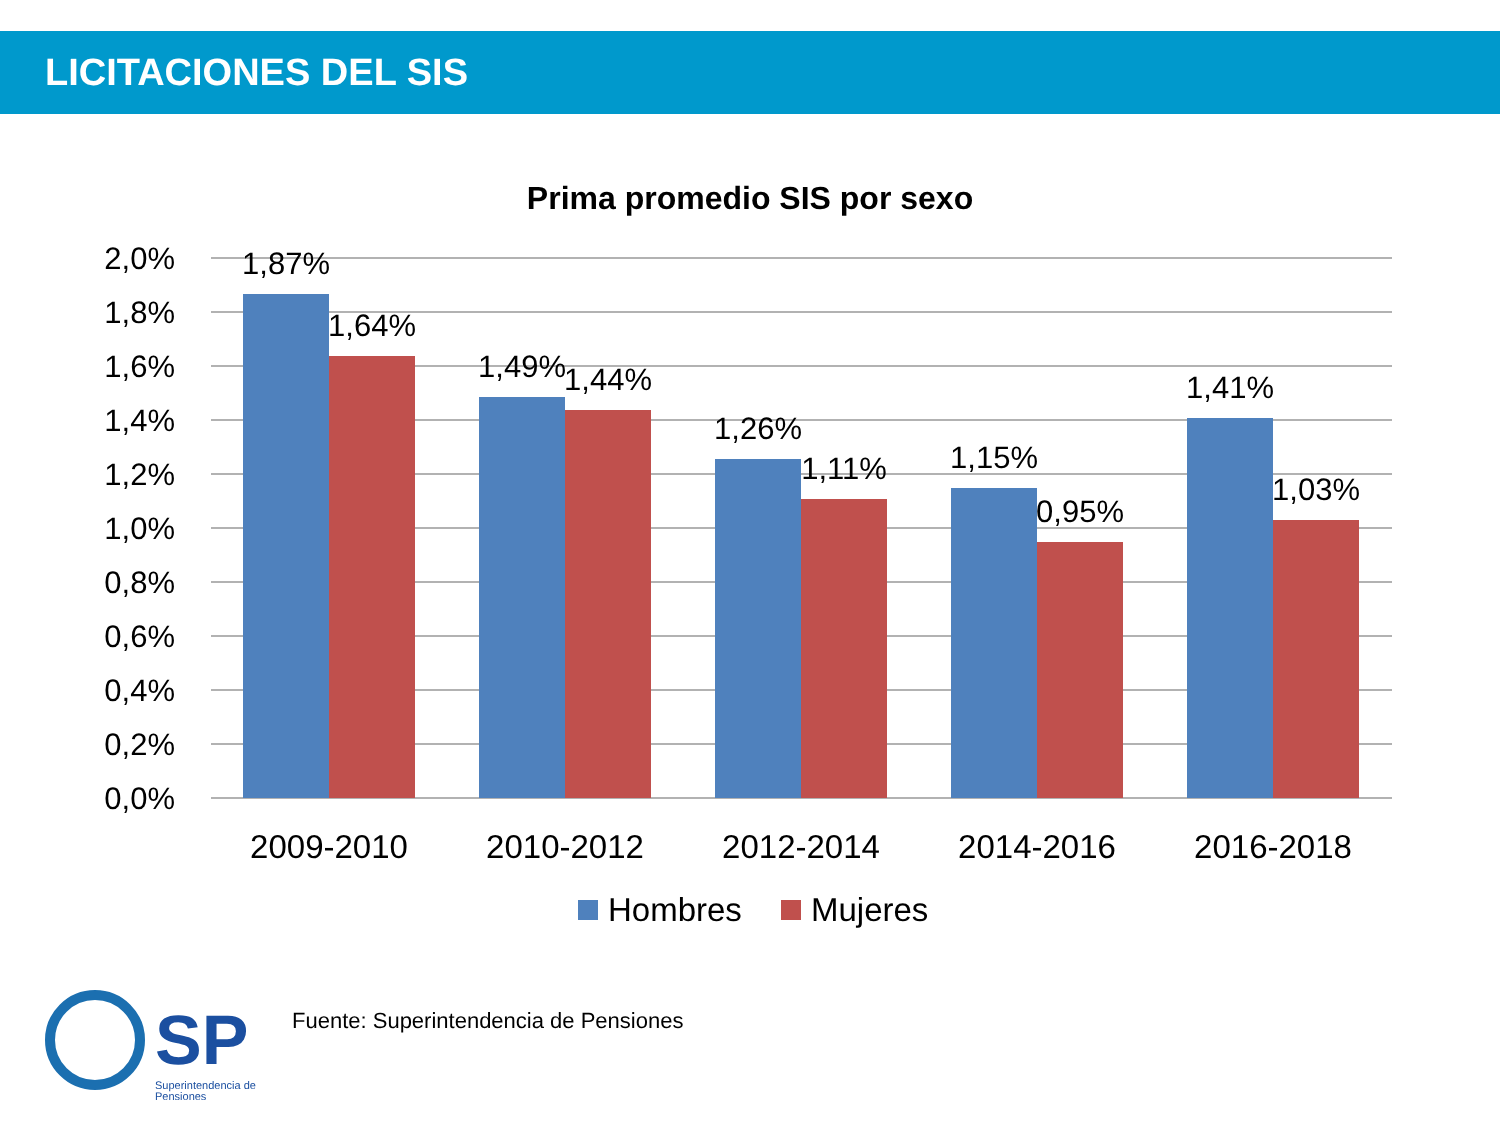LICITACIONES DEL SIS
Prima promedio SIS por sexo
2,0%
1,8%
1,6%
1,4%
1,2%
1,0%
0,8%
0,6%
0,4%
0,2%
0,0%
1,87%
1,64%
1,49%
1,44%
1,26%
1,11%
1,15%
0,95%
1,41%
1,03%
2009-2010
2010-2012
2012-2014
2014-2016
2016-2018
Hombres
Mujeres
SP
Superintendencia de
Pensiones
Fuente: Superintendencia de Pensiones